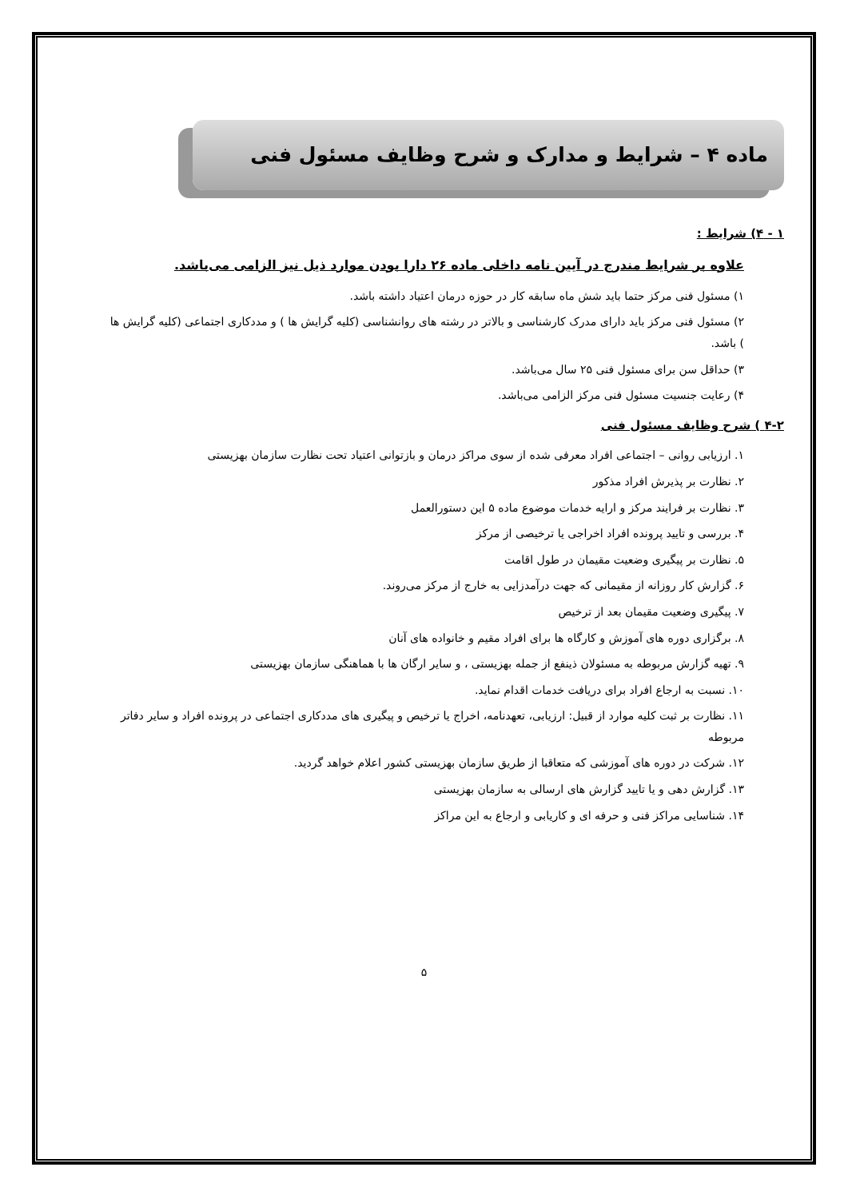ماده ۴ – شرایط و مدارک و شرح وظایف مسئول فنی
۱ - ۴) شرایط :
علاوه بر شرایط مندرج در آیین نامه داخلی ماده ۲۶ دارا بودن موارد ذیل نیز الزامی می‌باشد.
۱) مسئول فنی مرکز حتما باید شش ماه سابقه کار در حوزه درمان اعتیاد داشته باشد.
۲) مسئول فنی مرکز باید دارای مدرک کارشناسی و بالاتر در رشته های روانشناسی (کلیه گرایش ها ) و مددکاری اجتماعی (کلیه گرایش ها ) باشد.
۳) حداقل سن برای مسئول فنی ۲۵ سال می‌باشد.
۴) رعایت جنسیت مسئول فنی مرکز الزامی می‌باشد.
۴-۲ ) شرح وظایف مسئول فنی
۱. ارزیابی روانی – اجتماعی افراد معرفی شده از سوی مراکز درمان و بازتوانی اعتیاد تحت نظارت سازمان بهزیستی
۲. نظارت بر پذیرش افراد مذکور
۳. نظارت بر فرایند مرکز و ارایه خدمات موضوع ماده ۵ این دستورالعمل
۴. بررسی و تایید پرونده افراد اخراجی یا ترخیصی از مرکز
۵. نظارت بر پیگیری وضعیت مقیمان در طول اقامت
۶. گزارش کار روزانه از مقیمانی که جهت درآمدزایی به خارج از مرکز می‌روند.
۷. پیگیری وضعیت مقیمان بعد از ترخیص
۸. برگزاری دوره های آموزش و کارگاه ها برای افراد مقیم و خانواده های آنان
۹. تهیه گزارش مربوطه به مسئولان ذینفع از جمله بهزیستی ، و سایر ارگان ها با هماهنگی سازمان بهزیستی
۱۰. نسبت به ارجاع افراد برای دریافت خدمات اقدام نماید.
۱۱. نظارت بر ثبت کلیه موارد از قبیل: ارزیابی، تعهدنامه، اخراج یا ترخیص و پیگیری های مددکاری اجتماعی در پرونده افراد و سایر دفاتر مربوطه
۱۲. شرکت در دوره های آموزشی که متعاقبا از طریق سازمان بهزیستی کشور اعلام خواهد گردید.
۱۳. گزارش دهی و یا تایید گزارش های ارسالی به سازمان بهزیستی
۱۴. شناسایی مراکز فنی و حرفه ای و کاریابی و ارجاع به این مراکز
۵